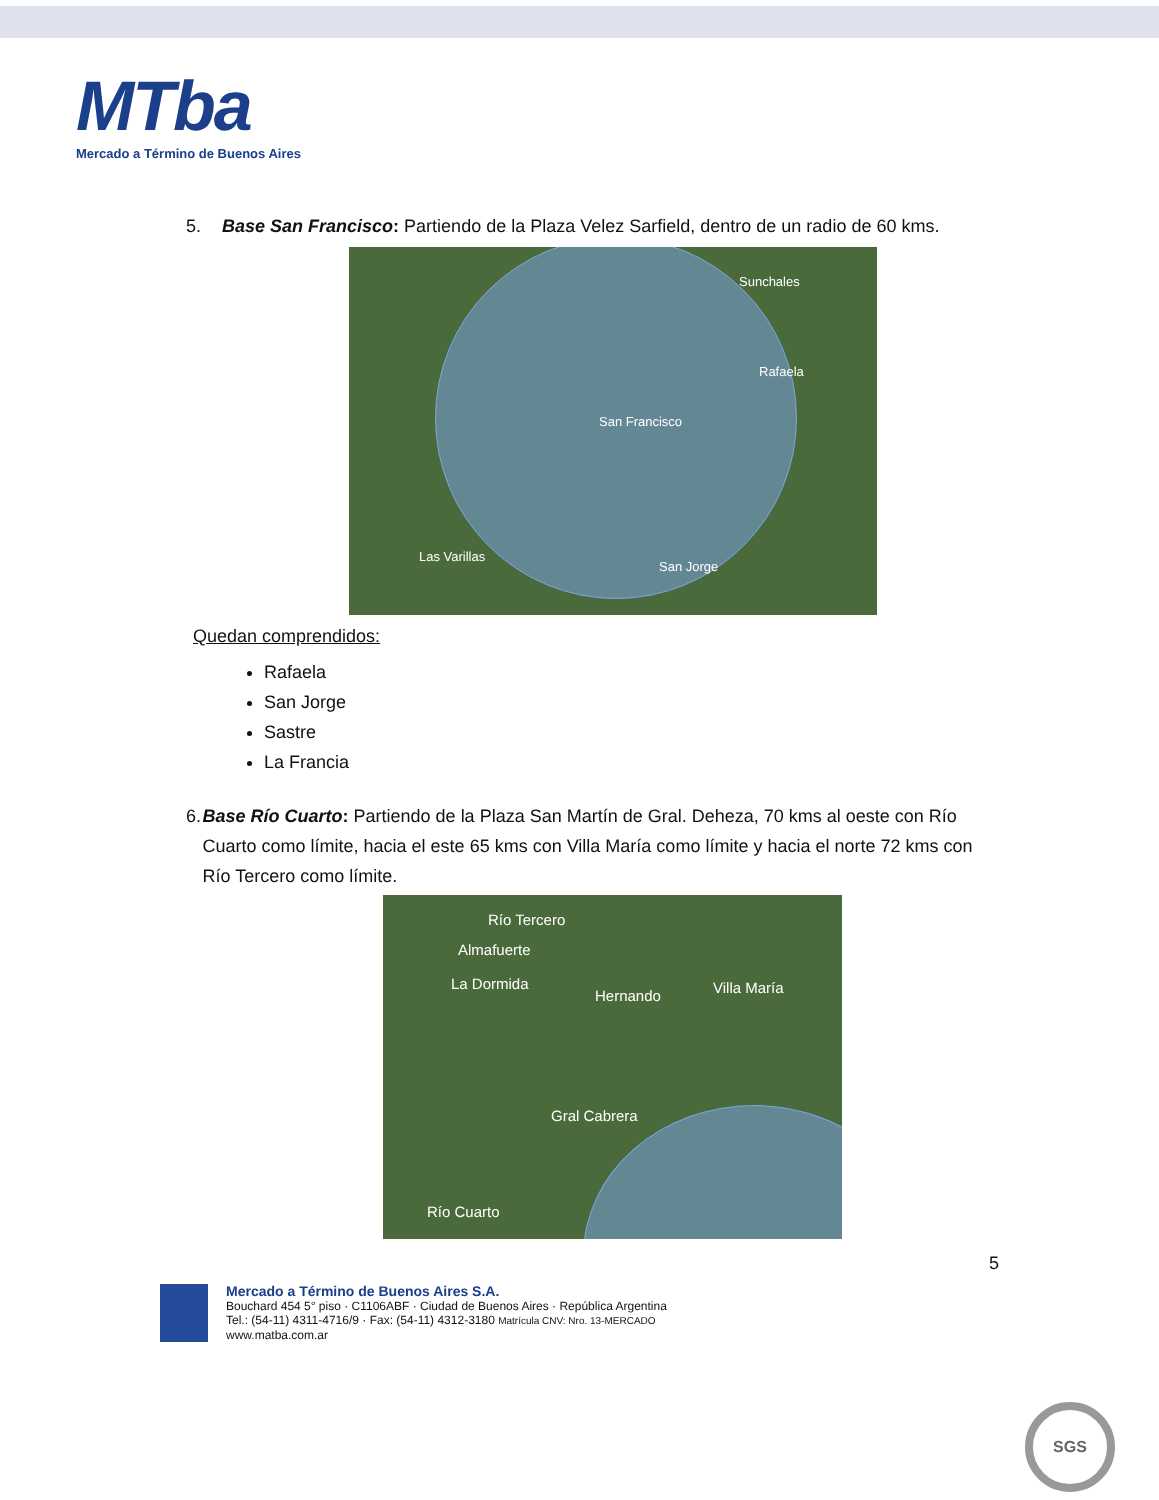MTba
Mercado a Término de Buenos Aires
5. Base San Francisco: Partiendo de la Plaza Velez Sarfield, dentro de un radio de 60 kms.
Sunchales
Rafaela
San Francisco
San Jorge
Las Varillas
Quedan comprendidos:
Rafaela
San Jorge
Sastre
La Francia
6. Base Río Cuarto: Partiendo de la Plaza San Martín de Gral. Deheza, 70 kms al oeste con Río Cuarto como límite, hacia el este 65 kms con Villa María como límite y hacia el norte 72 kms con Río Tercero como límite.
Río Tercero
Almafuerte
La Dormida
Hernando Villa María
Gral Cabrera
Río Cuarto
5
Mercado a Término de Buenos Aires S.A.
Bouchard 454 5° piso · C1106ABF · Ciudad de Buenos Aires · República Argentina
Tel.: (54-11) 4311-4716/9 · Fax: (54-11) 4312-3180 Matrícula CNV: Nro. 13-MERCADO
www.matba.com.ar
SGS